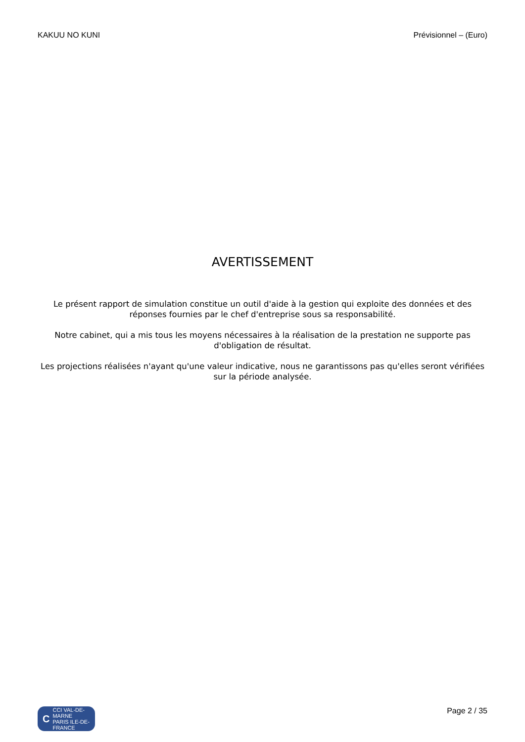KAKUU NO KUNI Prévisionnel – (Euro)
AVERTISSEMENT
Le présent rapport de simulation constitue un outil d'aide à la gestion qui exploite des données et des réponses fournies par le chef d'entreprise sous sa responsabilité.
Notre cabinet, qui a mis tous les moyens nécessaires à la réalisation de la prestation ne supporte pas d'obligation de résultat.
Les projections réalisées n'ayant qu'une valeur indicative, nous ne garantissons pas qu'elles seront vérifiées sur la période analysée.
C CCI VAL-DE-MARNE
PARIS ILE-DE-FRANCE
Page 2 / 35